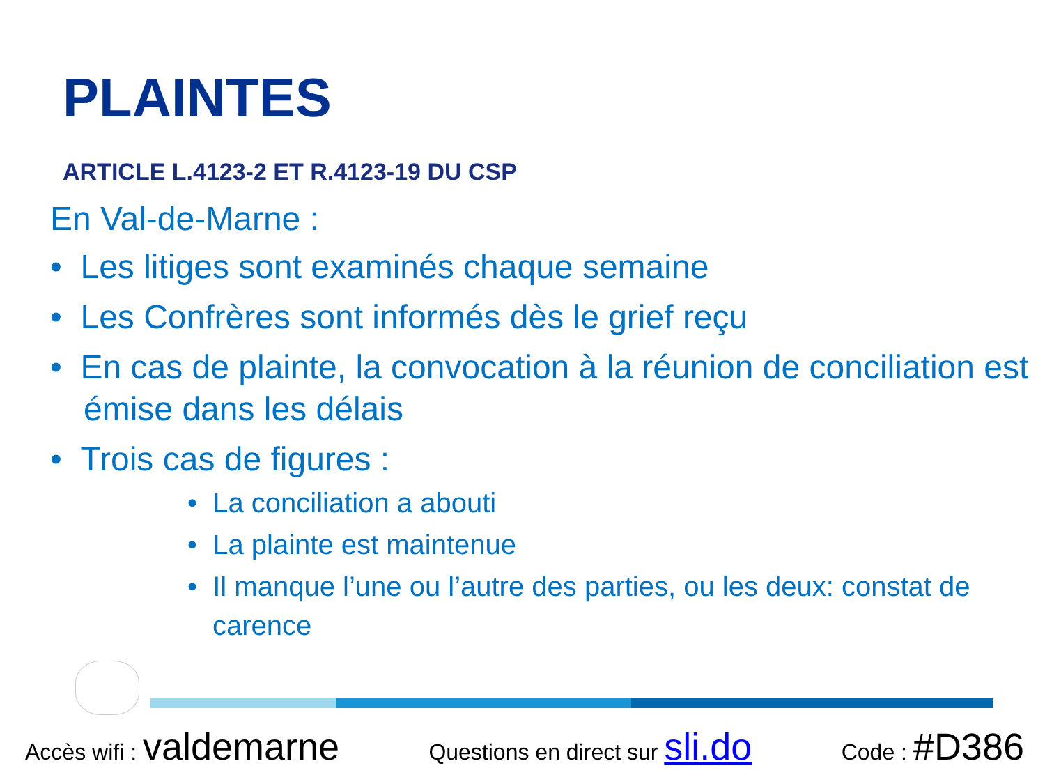PLAINTES
ARTICLE L.4123-2 ET R.4123-19 DU CSP
En Val-de-Marne :
• Les litiges sont examinés chaque semaine
• Les Confrères sont informés dès le grief reçu
• En cas de plainte, la convocation à la réunion de conciliation est émise dans les délais
• Trois cas de figures :
• La conciliation a abouti
• La plainte est maintenue
• Il manque l’une ou l’autre des parties, ou les deux: constat de carence
Accès wifi : valdemarne Questions en direct sur sli.do Code : #D386